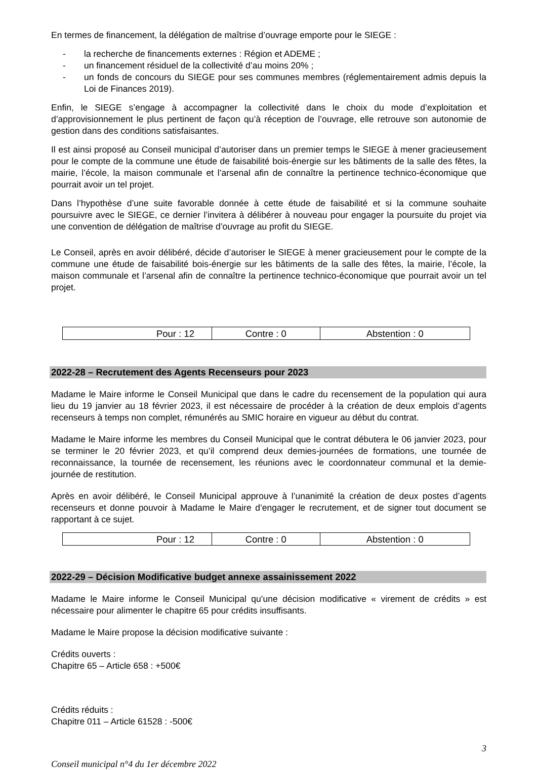En termes de financement, la délégation de maîtrise d’ouvrage emporte pour le SIEGE :
- la recherche de financements externes : Région et ADEME ;
- un financement résiduel de la collectivité d’au moins 20% ;
- un fonds de concours du SIEGE pour ses communes membres (réglementairement admis depuis la Loi de Finances 2019).
Enfin, le SIEGE s’engage à accompagner la collectivité dans le choix du mode d’exploitation et d’approvisionnement le plus pertinent de façon qu’à réception de l’ouvrage, elle retrouve son autonomie de gestion dans des conditions satisfaisantes.
Il est ainsi proposé au Conseil municipal d’autoriser dans un premier temps le SIEGE à mener gracieusement pour le compte de la commune une étude de faisabilité bois-énergie sur les bâtiments de la salle des fêtes, la mairie, l’école, la maison communale et l’arsenal afin de connaître la pertinence technico-économique que pourrait avoir un tel projet.
Dans l’hypothèse d’une suite favorable donnée à cette étude de faisabilité et si la commune souhaite poursuivre avec le SIEGE, ce dernier l’invitera à délibérer à nouveau pour engager la poursuite du projet via une convention de délégation de maîtrise d’ouvrage au profit du SIEGE.
Le Conseil, après en avoir délibéré, décide d’autoriser le SIEGE à mener gracieusement pour le compte de la commune une étude de faisabilité bois-énergie sur les bâtiments de la salle des fêtes, la mairie, l’école, la maison communale et l’arsenal afin de connaître la pertinence technico-économique que pourrait avoir un tel projet.
| Pour : 12 | Contre : 0 | Abstention : 0 |
2022-28 – Recrutement des Agents Recenseurs pour 2023
Madame le Maire informe le Conseil Municipal que dans le cadre du recensement de la population qui aura lieu du 19 janvier au 18 février 2023, il est nécessaire de procéder à la création de deux emplois d’agents recenseurs à temps non complet, rémunérés au SMIC horaire en vigueur au début du contrat.
Madame le Maire informe les membres du Conseil Municipal que le contrat débutera le 06 janvier 2023, pour se terminer le 20 février 2023, et qu’il comprend deux demies-journées de formations, une tournée de reconnaissance, la tournée de recensement, les réunions avec le coordonnateur communal et la demie-journée de restitution.
Après en avoir délibéré, le Conseil Municipal approuve à l’unanimité la création de deux postes d’agents recenseurs et donne pouvoir à Madame le Maire d’engager le recrutement, et de signer tout document se rapportant à ce sujet.
| Pour : 12 | Contre : 0 | Abstention : 0 |
2022-29 – Décision Modificative budget annexe assainissement 2022
Madame le Maire informe le Conseil Municipal qu’une décision modificative « virement de crédits » est nécessaire pour alimenter le chapitre 65 pour crédits insuffisants.
Madame le Maire propose la décision modificative suivante :
Crédits ouverts :
Chapitre 65 – Article 658 : +500€
Crédits réduits :
Chapitre 011 – Article 61528 : -500€
3
Conseil municipal n°4 du 1er décembre 2022